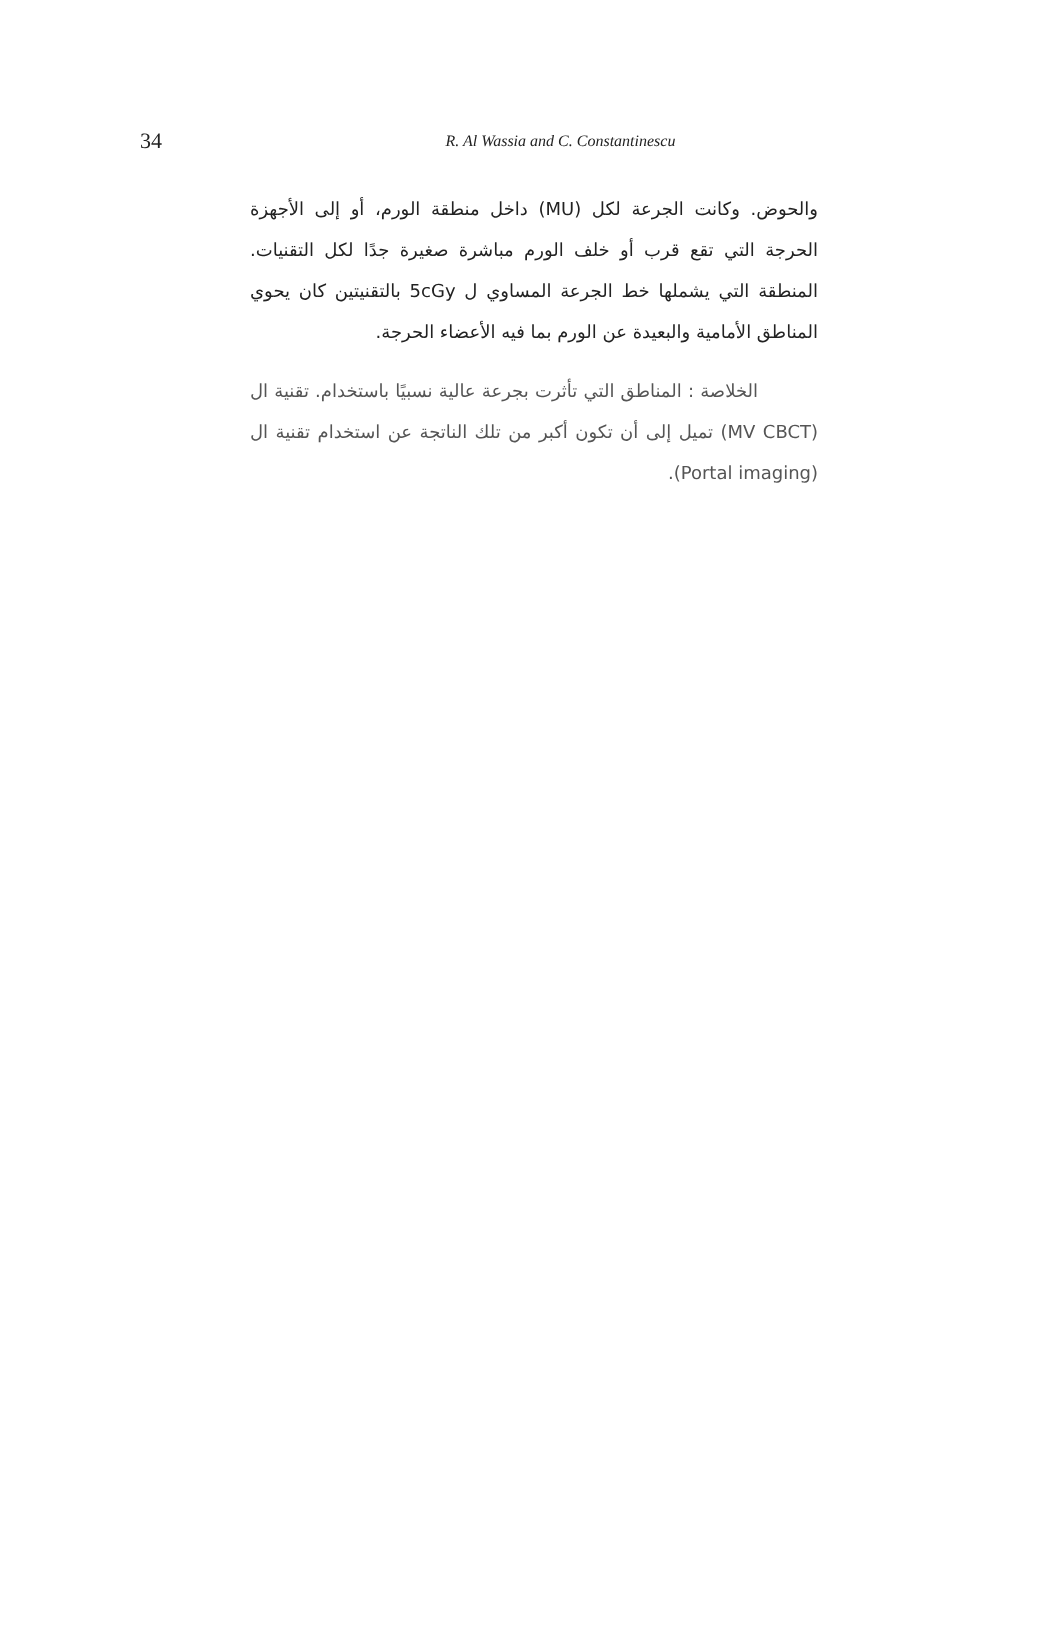34
R. Al Wassia and C. Constantinescu
والحوض. وكانت الجرعة لكل (MU) داخل منطقة الورم، أو إلى الأجهزة الحرجة التي تقع قرب أو خلف الورم مباشرة صغيرة جدًا لكل التقنيات. المنطقة التي يشملها خط الجرعة المساوي ل 5cGy بالتقنيتين كان يحوي المناطق الأمامية والبعيدة عن الورم بما فيه الأعضاء الحرجة.
الخلاصة : المناطق التي تأثرت بجرعة عالية نسبيًا باستخدام. تقنية ال (MV CBCT) تميل إلى أن تكون أكبر من تلك الناتجة عن استخدام تقنية ال (Portal imaging).